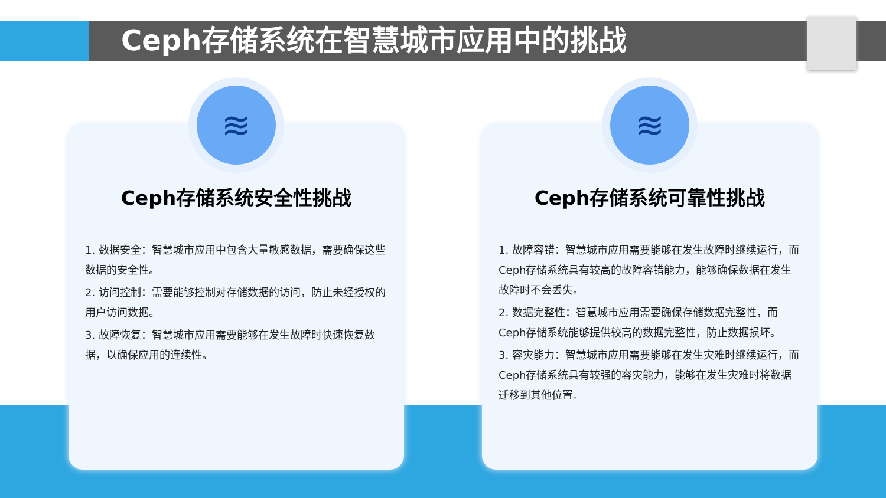Ceph存储系统在智慧城市应用中的挑战
≋
Ceph存储系统安全性挑战
1. 数据安全：智慧城市应用中包含大量敏感数据，需要确保这些数据的安全性。
2. 访问控制：需要能够控制对存储数据的访问，防止未经授权的用户访问数据。
3. 故障恢复：智慧城市应用需要能够在发生故障时快速恢复数据，以确保应用的连续性。
≋
Ceph存储系统可靠性挑战
1. 故障容错：智慧城市应用需要能够在发生故障时继续运行，而Ceph存储系统具有较高的故障容错能力，能够确保数据在发生故障时不会丢失。
2. 数据完整性：智慧城市应用需要确保存储数据完整性，而Ceph存储系统能够提供较高的数据完整性，防止数据损坏。
3. 容灾能力：智慧城市应用需要能够在发生灾难时继续运行，而Ceph存储系统具有较强的容灾能力，能够在发生灾难时将数据迁移到其他位置。